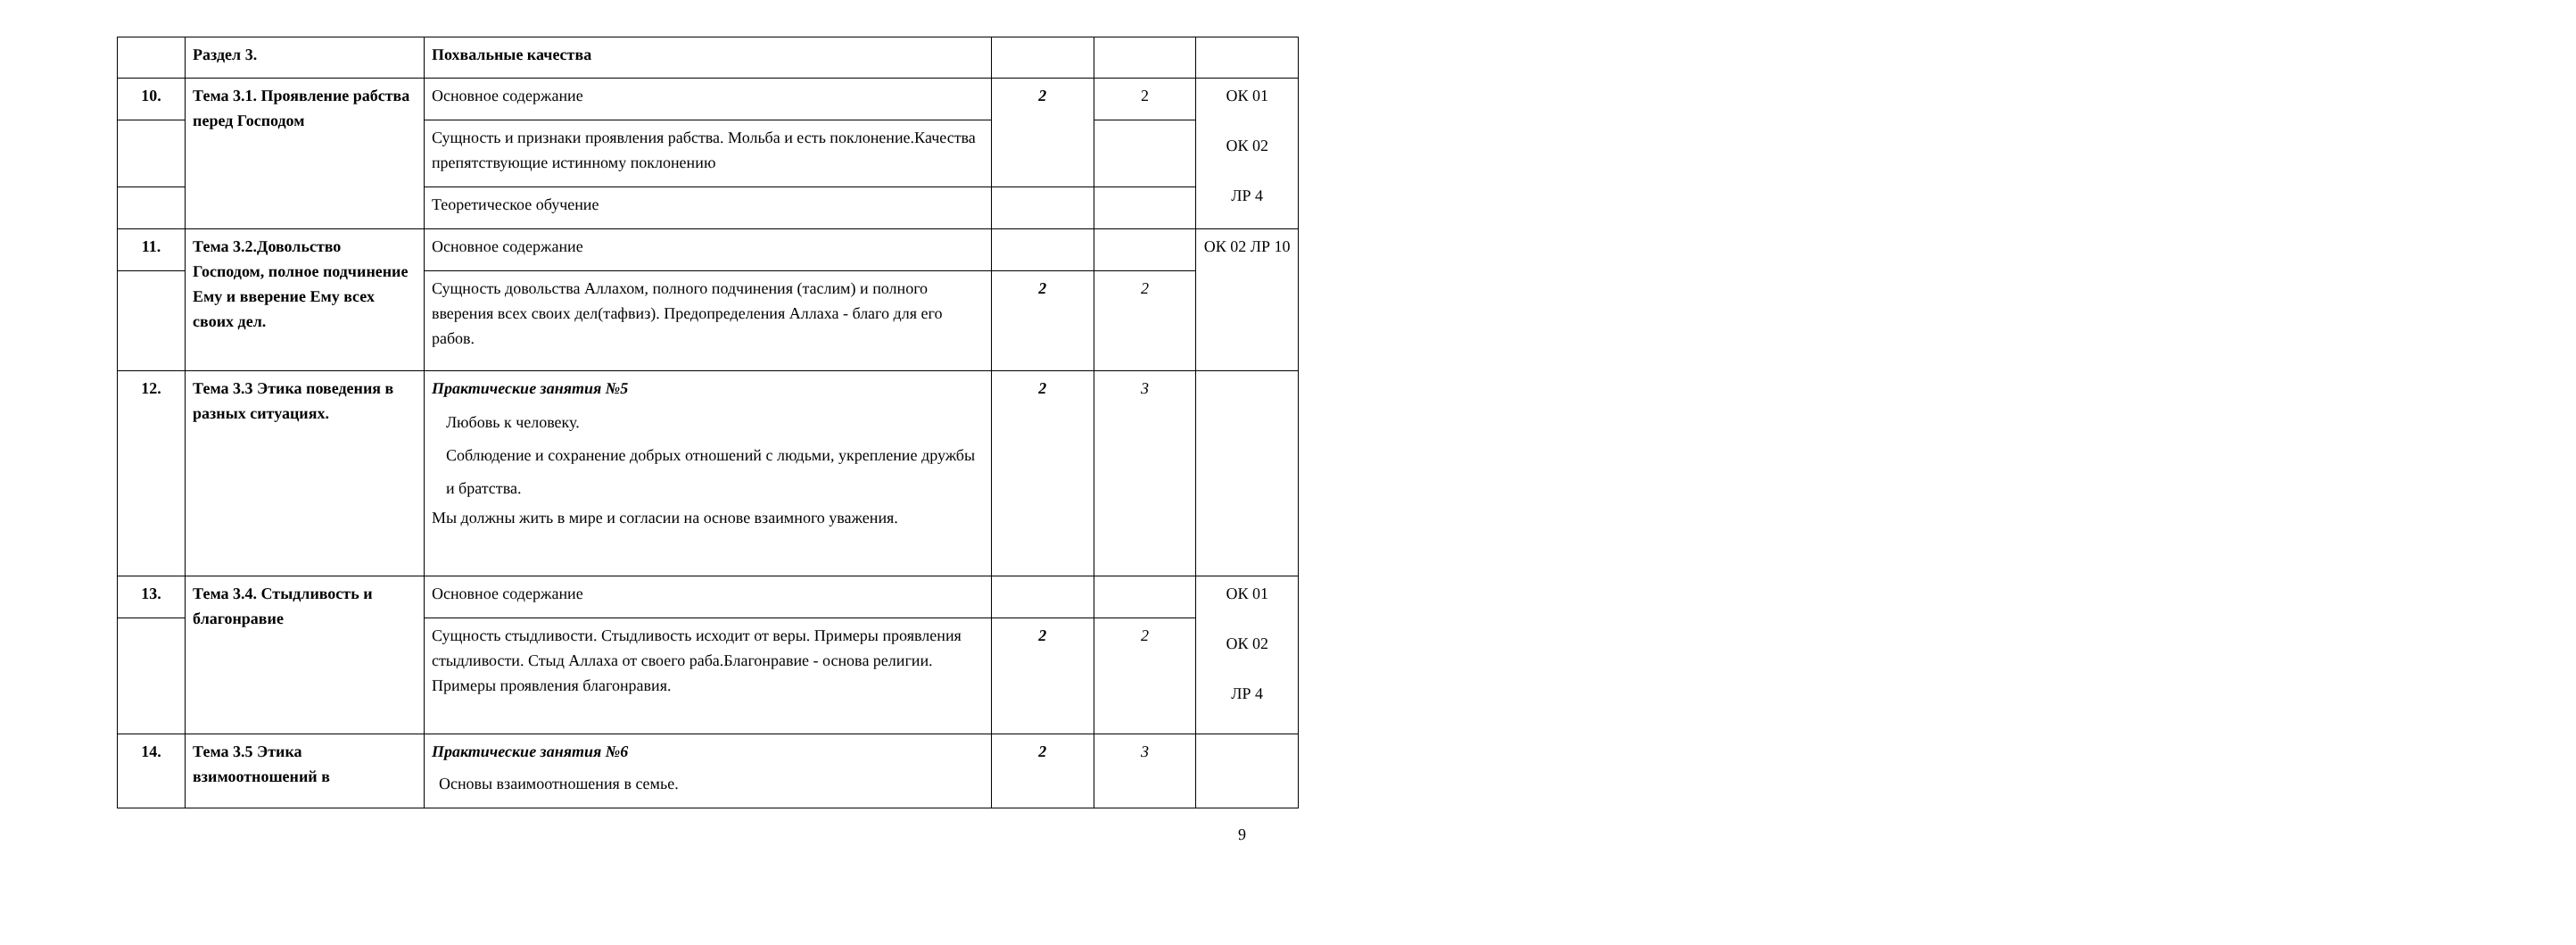| | Раздел 3. | Похвальные качества | | | |
| 10. | Тема 3.1. Проявление рабства перед Господом | Основное содержание | 2 | 2 | ОК 01 ОК 02 ЛР 4 |
| | | Сущность и признаки проявления рабства. Мольба и есть поклонение.Качества препятствующие истинному поклонению | | | |
| | | Теоретическое обучение | | | |
| 11. | Тема 3.2.Довольство Господом, полное подчинение Ему и вверение Ему всех своих дел. | Основное содержание | | | ОК 02 ЛР 10 |
| | | Сущность довольства Аллахом, полного подчинения (таслим) и полного вверения всех своих дел(тафвиз). Предопределения Аллаха - благо для его рабов. | 2 | 2 | |
| 12. | Тема 3.3 Этика поведения в разных ситуациях. | Практические занятия №5 Любовь к человеку. Соблюдение и сохранение добрых отношений с людьми, укрепление дружбы и братства. Мы должны жить в мире и согласии на основе взаимного уважения. | 2 | 3 | |
| 13. | Тема 3.4. Стыдливость и благонравие | Основное содержание | | | ОК 01 ОК 02 ЛР 4 |
| | | Сущность стыдливости. Стыдливость исходит от веры. Примеры проявления стыдливости. Стыд Аллаха от своего раба.Благонравие - основа религии. Примеры проявления благонравия. | 2 | 2 | |
| 14. | Тема 3.5 Этика взимоотношений в | Практические занятия №6 Основы взаимоотношения в семье. | 2 | 3 | |
9